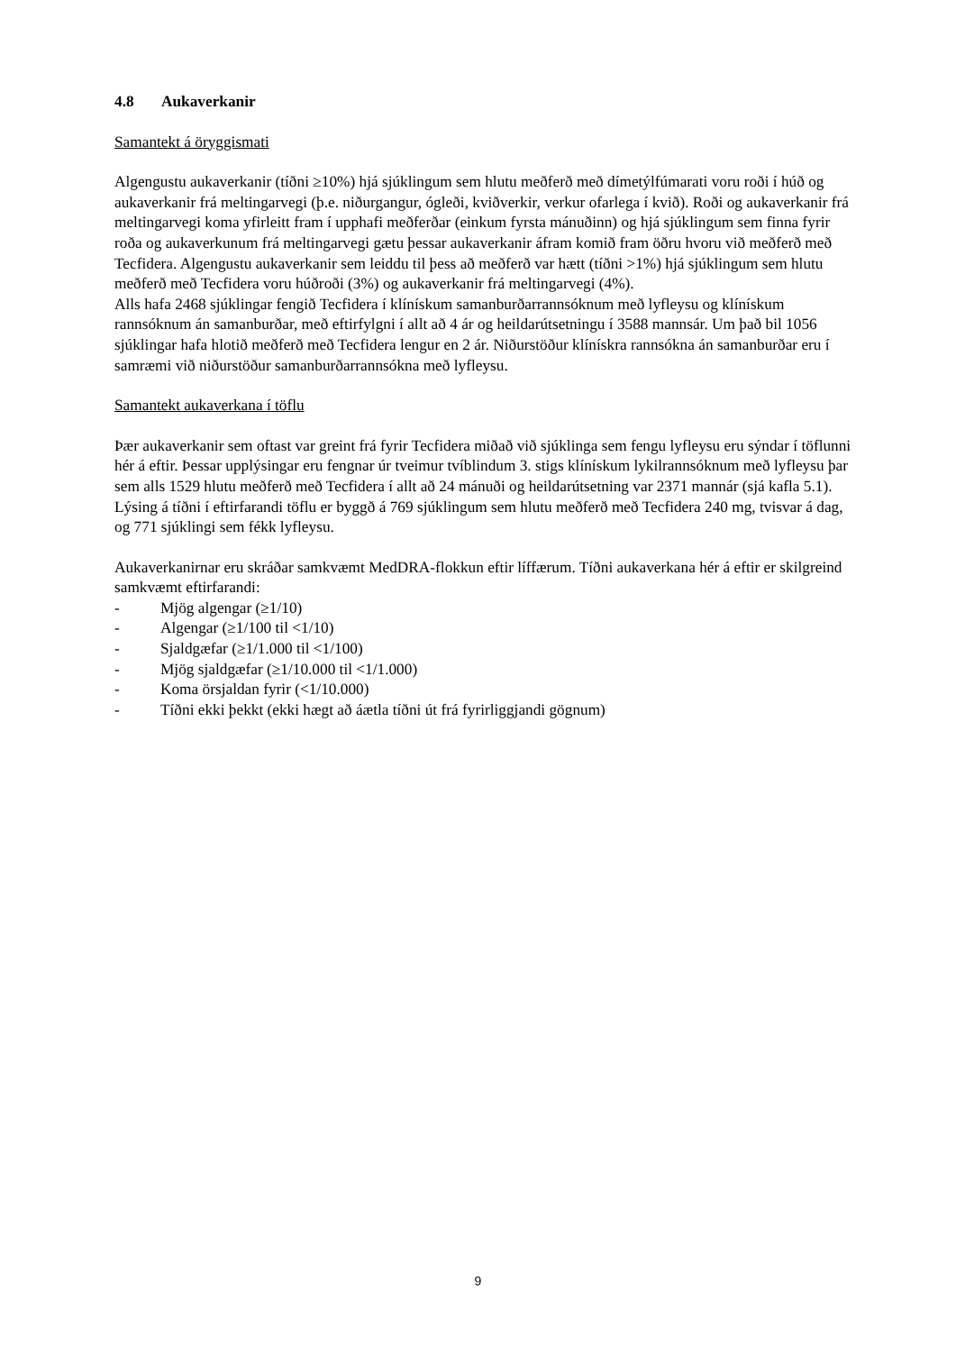4.8 Aukaverkanir
Samantekt á öryggismati
Algengustu aukaverkanir (tíðni ≥10%) hjá sjúklingum sem hlutu meðferð með dímetýlfúmarati voru roði í húð og aukaverkanir frá meltingarvegi (þ.e. niðurgangur, ógleði, kviðverkir, verkur ofarlega í kvið). Roði og aukaverkanir frá meltingarvegi koma yfirleitt fram í upphafi meðferðar (einkum fyrsta mánuðinn) og hjá sjúklingum sem finna fyrir roða og aukaverkunum frá meltingarvegi gætu þessar aukaverkanir áfram komið fram öðru hvoru við meðferð með Tecfidera. Algengustu aukaverkanir sem leiddu til þess að meðferð var hætt (tíðni >1%) hjá sjúklingum sem hlutu meðferð með Tecfidera voru húðroði (3%) og aukaverkanir frá meltingarvegi (4%).
Alls hafa 2468 sjúklingar fengið Tecfidera í klínískum samanburðarrannsóknum með lyfleysu og klínískum rannsóknum án samanburðar, með eftirfylgni í allt að 4 ár og heildarútsetningu í 3588 mannsár. Um það bil 1056 sjúklingar hafa hlotið meðferð með Tecfidera lengur en 2 ár. Niðurstöður klínískra rannsókna án samanburðar eru í samræmi við niðurstöður samanburðarrannsókna með lyfleysu.
Samantekt aukaverkana í töflu
Þær aukaverkanir sem oftast var greint frá fyrir Tecfidera miðað við sjúklinga sem fengu lyfleysu eru sýndar í töflunni hér á eftir. Þessar upplýsingar eru fengnar úr tveimur tvíblindum 3. stigs klínískum lykilrannsóknum með lyfleysu þar sem alls 1529 hlutu meðferð með Tecfidera í allt að 24 mánuði og heildarútsetning var 2371 mannár (sjá kafla 5.1). Lýsing á tíðni í eftirfarandi töflu er byggð á 769 sjúklingum sem hlutu meðferð með Tecfidera 240 mg, tvisvar á dag, og 771 sjúklingi sem fékk lyfleysu.
Aukaverkanirnar eru skráðar samkvæmt MedDRA-flokkun eftir líffærum. Tíðni aukaverkana hér á eftir er skilgreind samkvæmt eftirfarandi:
- Mjög algengar (≥1/10)
- Algengar (≥1/100 til <1/10)
- Sjaldgæfar (≥1/1.000 til <1/100)
- Mjög sjaldgæfar (≥1/10.000 til <1/1.000)
- Koma örsjaldan fyrir (<1/10.000)
- Tíðni ekki þekkt (ekki hægt að áætla tíðni út frá fyrirliggjandi gögnum)
9